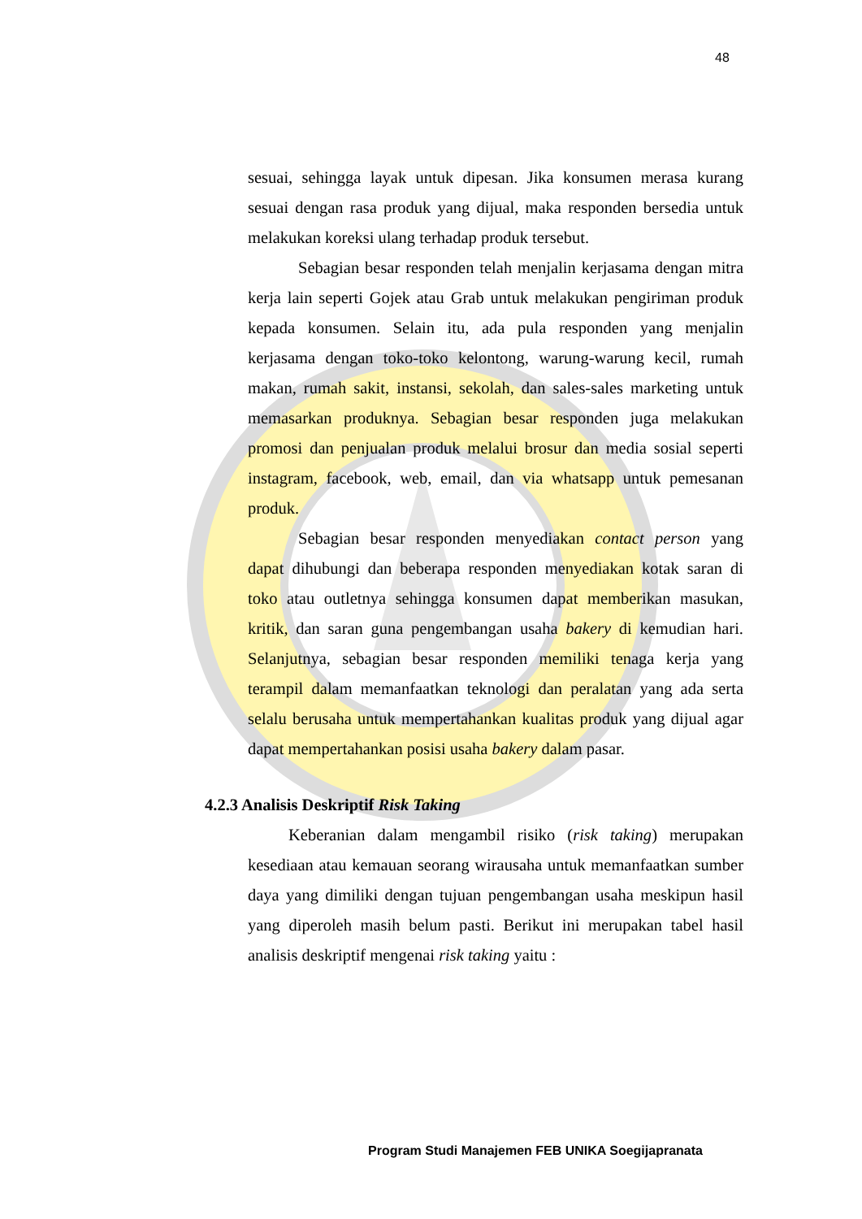48
sesuai, sehingga layak untuk dipesan. Jika konsumen merasa kurang sesuai dengan rasa produk yang dijual, maka responden bersedia untuk melakukan koreksi ulang terhadap produk tersebut.
Sebagian besar responden telah menjalin kerjasama dengan mitra kerja lain seperti Gojek atau Grab untuk melakukan pengiriman produk kepada konsumen. Selain itu, ada pula responden yang menjalin kerjasama dengan toko-toko kelontong, warung-warung kecil, rumah makan, rumah sakit, instansi, sekolah, dan sales-sales marketing untuk memasarkan produknya. Sebagian besar responden juga melakukan promosi dan penjualan produk melalui brosur dan media sosial seperti instagram, facebook, web, email, dan via whatsapp untuk pemesanan produk.
Sebagian besar responden menyediakan contact person yang dapat dihubungi dan beberapa responden menyediakan kotak saran di toko atau outletnya sehingga konsumen dapat memberikan masukan, kritik, dan saran guna pengembangan usaha bakery di kemudian hari. Selanjutnya, sebagian besar responden memiliki tenaga kerja yang terampil dalam memanfaatkan teknologi dan peralatan yang ada serta selalu berusaha untuk mempertahankan kualitas produk yang dijual agar dapat mempertahankan posisi usaha bakery dalam pasar.
4.2.3 Analisis Deskriptif Risk Taking
Keberanian dalam mengambil risiko (risk taking) merupakan kesediaan atau kemauan seorang wirausaha untuk memanfaatkan sumber daya yang dimiliki dengan tujuan pengembangan usaha meskipun hasil yang diperoleh masih belum pasti. Berikut ini merupakan tabel hasil analisis deskriptif mengenai risk taking yaitu :
Program Studi Manajemen FEB UNIKA Soegijapranata